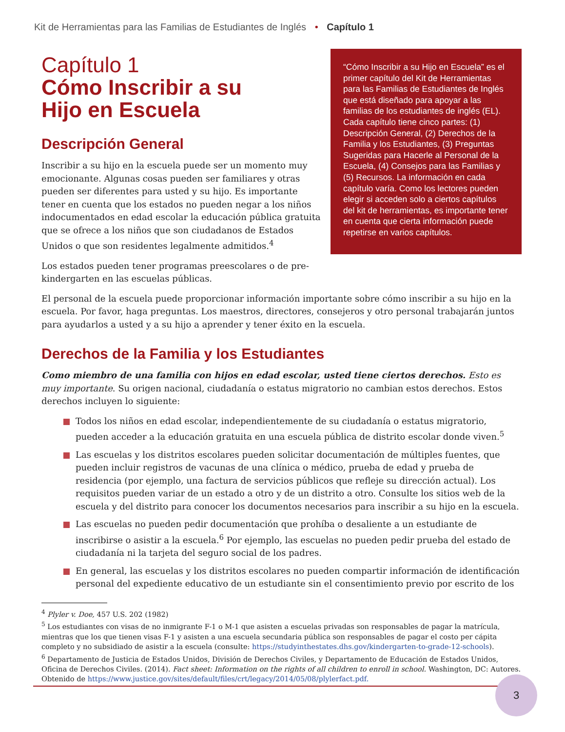Kit de Herramientas para las Familias de Estudiantes de Inglés • Capítulo 1
Capítulo 1
Cómo Inscribir a su
Hijo en Escuela
Descripción General
Inscribir a su hijo en la escuela puede ser un momento muy emocionante. Algunas cosas pueden ser familiares y otras pueden ser diferentes para usted y su hijo. Es importante tener en cuenta que los estados no pueden negar a los niños indocumentados en edad escolar la educación pública gratuita que se ofrece a los niños que son ciudadanos de Estados Unidos o que son residentes legalmente admitidos.<sup>4</sup>
Los estados pueden tener programas preescolares o de pre-kindergarten en las escuelas públicas.
“Cómo Inscribir a su Hijo en Escuela” es el primer capítulo del Kit de Herramientas para las Familias de Estudiantes de Inglés que está diseñado para apoyar a las familias de los estudiantes de inglés (EL). Cada capítulo tiene cinco partes: (1) Descripción General, (2) Derechos de la Familia y los Estudiantes, (3) Preguntas Sugeridas para Hacerle al Personal de la Escuela, (4) Consejos para las Familias y (5) Recursos. La información en cada capítulo varía. Como los lectores pueden elegir si acceden solo a ciertos capítulos del kit de herramientas, es importante tener en cuenta que cierta información puede repetirse en varios capítulos.
El personal de la escuela puede proporcionar información importante sobre cómo inscribir a su hijo en la escuela. Por favor, haga preguntas. Los maestros, directores, consejeros y otro personal trabajarán juntos para ayudarlos a usted y a su hijo a aprender y tener éxito en la escuela.
Derechos de la Familia y los Estudiantes
Como miembro de una familia con hijos en edad escolar, usted tiene ciertos derechos. Esto es muy importante. Su origen nacional, ciudadanía o estatus migratorio no cambian estos derechos. Estos derechos incluyen lo siguiente:
Todos los niños en edad escolar, independientemente de su ciudadanía o estatus migratorio, pueden acceder a la educación gratuita en una escuela pública de distrito escolar donde viven.<sup>5</sup>
Las escuelas y los distritos escolares pueden solicitar documentación de múltiples fuentes, que pueden incluir registros de vacunas de una clínica o médico, prueba de edad y prueba de residencia (por ejemplo, una factura de servicios públicos que refleje su dirección actual). Los requisitos pueden variar de un estado a otro y de un distrito a otro. Consulte los sitios web de la escuela y del distrito para conocer los documentos necesarios para inscribir a su hijo en la escuela.
Las escuelas no pueden pedir documentación que prohíba o desaliente a un estudiante de inscribirse o asistir a la escuela.<sup>6</sup> Por ejemplo, las escuelas no pueden pedir prueba del estado de ciudadanía ni la tarjeta del seguro social de los padres.
En general, las escuelas y los distritos escolares no pueden compartir información de identificación personal del expediente educativo de un estudiante sin el consentimiento previo por escrito de los
<sup>4</sup> Plyler v. Doe, 457 U.S. 202 (1982)
<sup>5</sup> Los estudiantes con visas de no inmigrante F-1 o M-1 que asisten a escuelas privadas son responsables de pagar la matrícula, mientras que los que tienen visas F-1 y asisten a una escuela secundaria pública son responsables de pagar el costo per cápita completo y no subsidiado de asistir a la escuela (consulte: https://studyinthestates.dhs.gov/kindergarten-to-grade-12-schools).
<sup>6</sup> Departamento de Justicia de Estados Unidos, División de Derechos Civiles, y Departamento de Educación de Estados Unidos, Oficina de Derechos Civiles. (2014). Fact sheet: Information on the rights of all children to enroll in school. Washington, DC: Autores. Obtenido de https://www.justice.gov/sites/default/files/crt/legacy/2014/05/08/plylerfact.pdf.
3